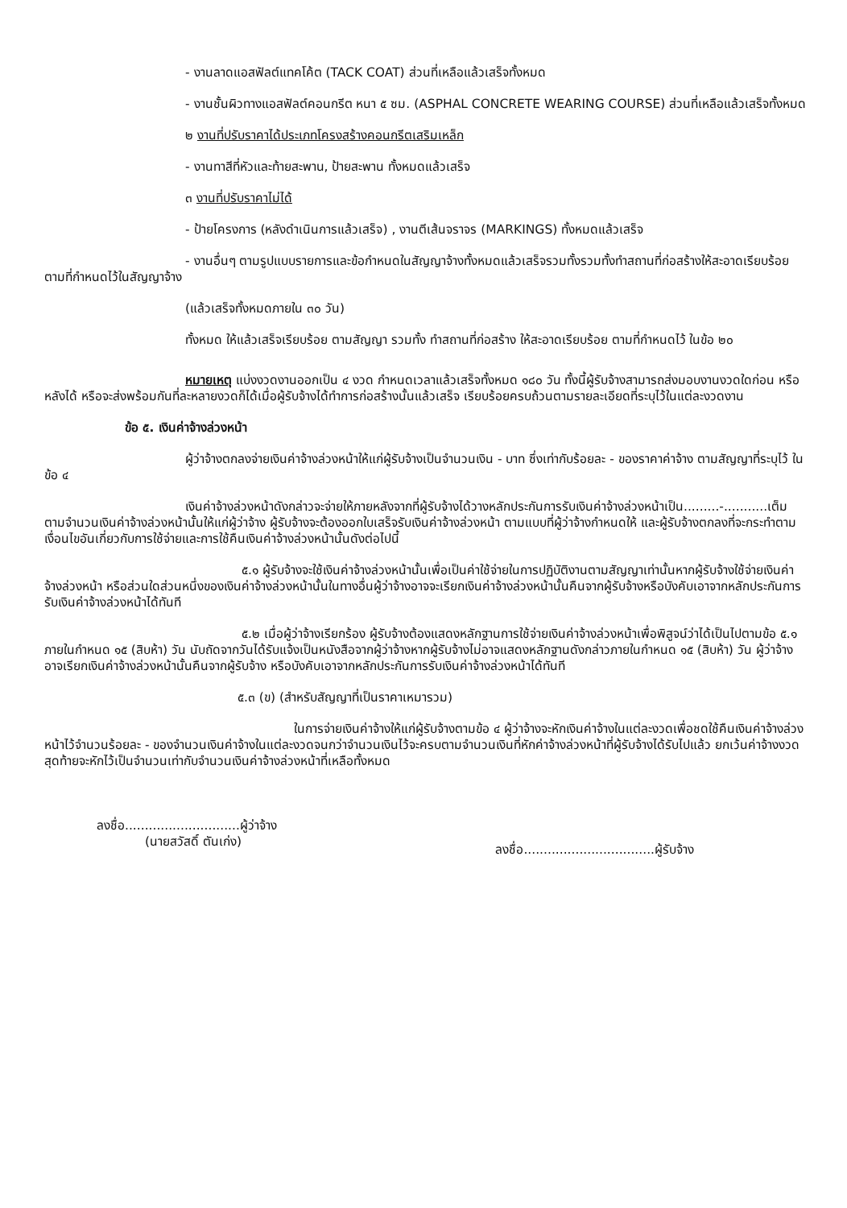- งานลาดแอสฟัลต์แทคโค้ต (TACK COAT) ส่วนที่เหลือแล้วเสร็จทั้งหมด
- งานชั้นผิวทางแอสฟัลต์คอนกรีต หนา ๕ ซม. (ASPHAL CONCRETE WEARING COURSE) ส่วนที่เหลือแล้วเสร็จทั้งหมด
๒ งานที่ปรับราคาได้ประเภทโครงสร้างคอนกรีตเสริมเหล็ก
- งานทาสีที่หัวและท้ายสะพาน, ป้ายสะพาน ทั้งหมดแล้วเสร็จ
๓ งานที่ปรับราคาไม่ได้
- ป้ายโครงการ (หลังดำเนินการแล้วเสร็จ) , งานตีเส้นจราจร (MARKINGS) ทั้งหมดแล้วเสร็จ
- งานอื่นๆ ตามรูปแบบรายการและข้อกำหนดในสัญญาจ้างทั้งหมดแล้วเสร็จรวมทั้งรวมทั้งทำสถานที่ก่อสร้างให้สะอาดเรียบร้อยตามที่กำหนดไว้ในสัญญาจ้าง
(แล้วเสร็จทั้งหมดภายใน ๓๐ วัน)
ทั้งหมด ให้แล้วเสร็จเรียบร้อย ตามสัญญา รวมทั้ง ทำสถานที่ก่อสร้าง ให้สะอาดเรียบร้อย ตามที่กำหนดไว้ ในข้อ ๒๐
หมายเหตุ แบ่งงวดงานออกเป็น ๔ งวด กำหนดเวลาแล้วเสร็จทั้งหมด ๑๘๐ วัน ทั้งนี้ผู้รับจ้างสามารถส่งมอบงานงวดใดก่อน หรือหลังได้ หรือจะส่งพร้อมกันที่ละหลายงวดก็ได้เมื่อผู้รับจ้างได้ทำการก่อสร้างนั้นแล้วเสร็จ เรียบร้อยครบถ้วนตามรายละเอียดที่ระบุไว้ในแต่ละงวดงาน
ข้อ ๕. เงินค่าจ้างล่วงหน้า
ผู้ว่าจ้างตกลงจ่ายเงินค่าจ้างล่วงหน้าให้แก่ผู้รับจ้างเป็นจำนวนเงิน - บาท ซึ่งเท่ากับร้อยละ - ของราคาค่าจ้าง ตามสัญญาที่ระบุไว้ ในข้อ ๔
เงินค่าจ้างล่วงหน้าดังกล่าวจะจ่ายให้ภายหลังจากที่ผู้รับจ้างได้วางหลักประกันการรับเงินค่าจ้างล่วงหน้าเป็น.........-...........เต็มตามจำนวนเงินค่าจ้างล่วงหน้านั้นให้แก่ผู้ว่าจ้าง ผู้รับจ้างจะต้องออกใบเสร็จรับเงินค่าจ้างล่วงหน้า ตามแบบที่ผู้ว่าจ้างกำหนดให้ และผู้รับจ้างตกลงที่จะกระทำตามเงื่อนไขอันเกี่ยวกับการใช้จ่ายและการใช้คืนเงินค่าจ้างล่วงหน้านั้นดังต่อไปนี้
๕.๑ ผู้รับจ้างจะใช้เงินค่าจ้างล่วงหน้านั้นเพื่อเป็นค่าใช้จ่ายในการปฏิบัติงานตามสัญญาเท่านั้นหากผู้รับจ้างใช้จ่ายเงินค่าจ้างล่วงหน้า หรือส่วนใดส่วนหนึ่งของเงินค่าจ้างล่วงหน้านั้นในทางอื่นผู้ว่าจ้างอาจจะเรียกเงินค่าจ้างล่วงหน้านั้นคืนจากผู้รับจ้างหรือบังคับเอาจากหลักประกันการรับเงินค่าจ้างล่วงหน้าได้ทันที
๕.๒ เมื่อผู้ว่าจ้างเรียกร้อง ผู้รับจ้างต้องแสดงหลักฐานการใช้จ่ายเงินค่าจ้างล่วงหน้าเพื่อพิสูจน์ว่าได้เป็นไปตามข้อ ๕.๑ ภายในกำหนด ๑๕ (สิบห้า) วัน นับถัดจากวันได้รับแจ้งเป็นหนังสือจากผู้ว่าจ้างหากผู้รับจ้างไม่อาจแสดงหลักฐานดังกล่าวภายในกำหนด ๑๕ (สิบห้า) วัน ผู้ว่าจ้างอาจเรียกเงินค่าจ้างล่วงหน้านั้นคืนจากผู้รับจ้าง หรือบังคับเอาจากหลักประกันการรับเงินค่าจ้างล่วงหน้าได้ทันที
๕.๓ (ข) (สำหรับสัญญาที่เป็นราคาเหมารวม)
ในการจ่ายเงินค่าจ้างให้แก่ผู้รับจ้างตามข้อ ๔ ผู้ว่าจ้างจะหักเงินค่าจ้างในแต่ละงวดเพื่อชดใช้คืนเงินค่าจ้างล่วงหน้าไว้จำนวนร้อยละ - ของจำนวนเงินค่าจ้างในแต่ละงวดจนกว่าจำนวนเงินไว้จะครบตามจำนวนเงินที่หักค่าจ้างล่วงหน้าที่ผู้รับจ้างได้รับไปแล้ว ยกเว้นค่าจ้างงวดสุดท้ายจะหักไว้เป็นจำนวนเท่ากับจำนวนเงินค่าจ้างล่วงหน้าที่เหลือทั้งหมด
ลงชื่อ.............................ผู้ว่าจ้าง
(นายสวัสดิ์ ตันเก่ง)
ลงชื่อ.................................ผู้รับจ้าง